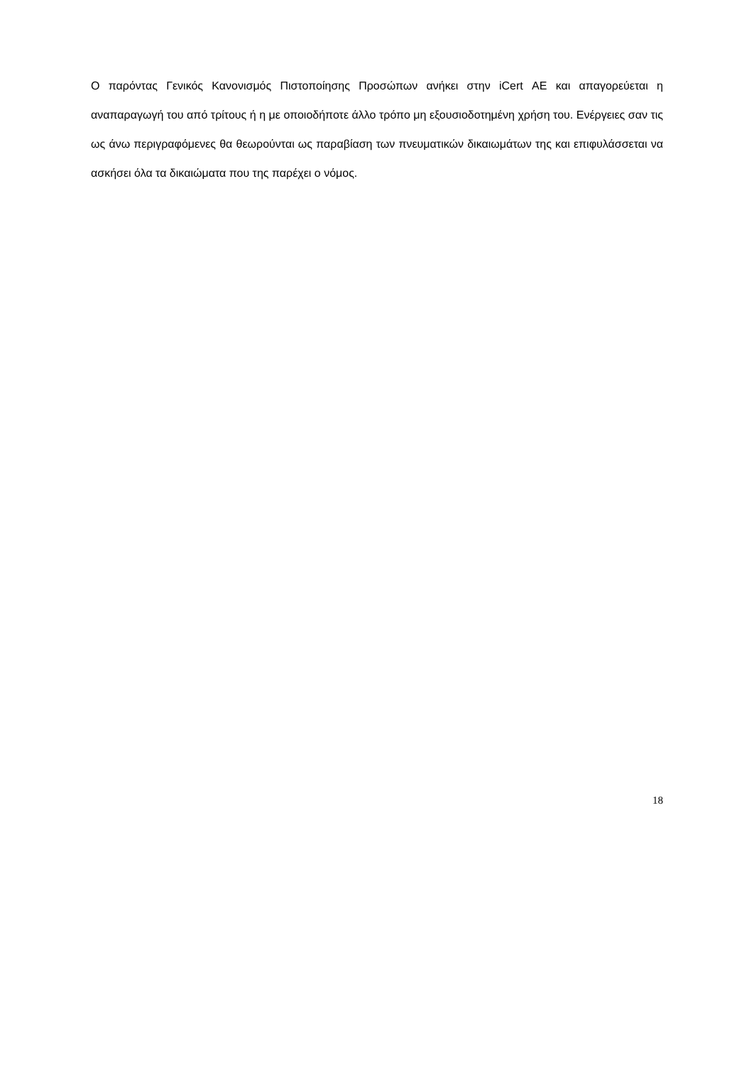Ο παρόντας Γενικός Κανονισμός Πιστοποίησης Προσώπων ανήκει στην iCert ΑΕ και απαγορεύεται η αναπαραγωγή του από τρίτους ή η με οποιοδήποτε άλλο τρόπο μη εξουσιοδοτημένη χρήση του. Ενέργειες σαν τις ως άνω περιγραφόμενες θα θεωρούνται ως παραβίαση των πνευματικών δικαιωμάτων της και επιφυλάσσεται να ασκήσει όλα τα δικαιώματα που της παρέχει ο νόμος.
18